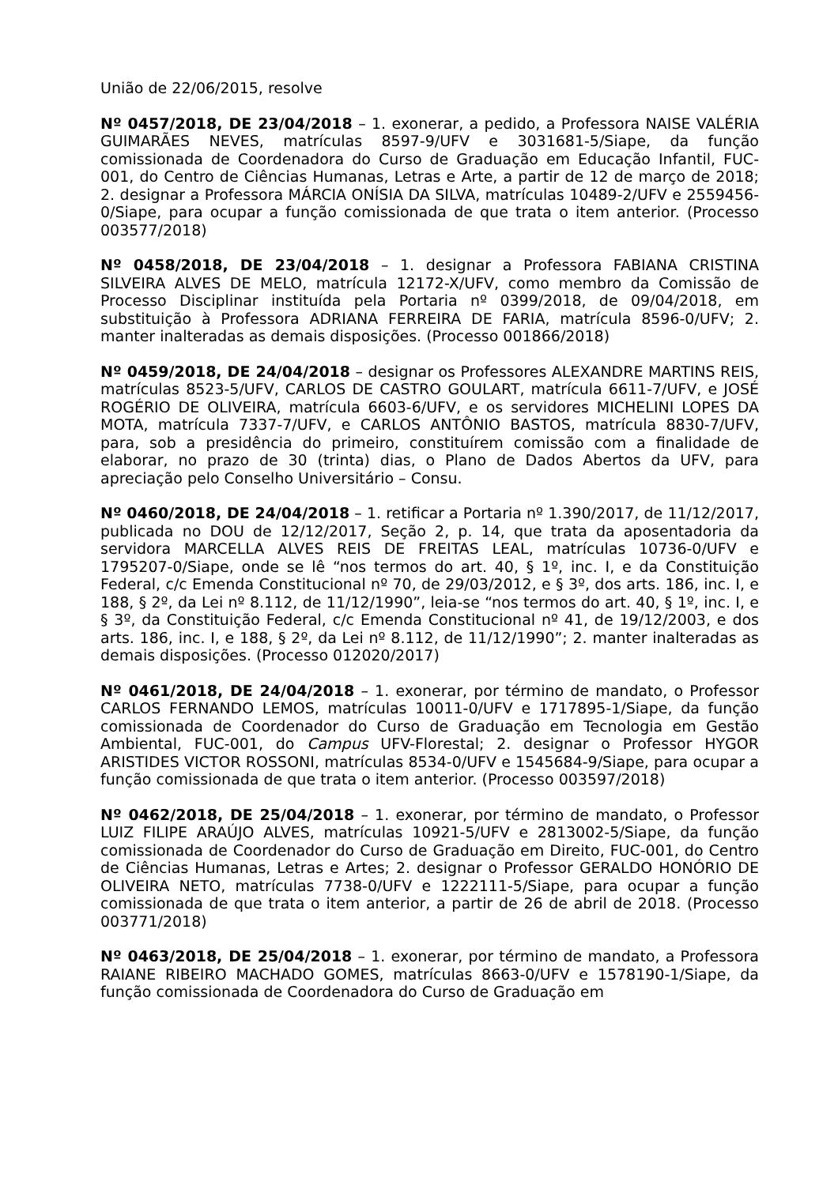União de 22/06/2015, resolve
Nº 0457/2018, DE 23/04/2018 – 1. exonerar, a pedido, a Professora NAISE VALÉRIA GUIMARÃES NEVES, matrículas 8597-9/UFV e 3031681-5/Siape, da função comissionada de Coordenadora do Curso de Graduação em Educação Infantil, FUC-001, do Centro de Ciências Humanas, Letras e Arte, a partir de 12 de março de 2018; 2. designar a Professora MÁRCIA ONÍSIA DA SILVA, matrículas 10489-2/UFV e 2559456-0/Siape, para ocupar a função comissionada de que trata o item anterior. (Processo 003577/2018)
Nº 0458/2018, DE 23/04/2018 – 1. designar a Professora FABIANA CRISTINA SILVEIRA ALVES DE MELO, matrícula 12172-X/UFV, como membro da Comissão de Processo Disciplinar instituída pela Portaria nº 0399/2018, de 09/04/2018, em substituição à Professora ADRIANA FERREIRA DE FARIA, matrícula 8596-0/UFV; 2. manter inalteradas as demais disposições. (Processo 001866/2018)
Nº 0459/2018, DE 24/04/2018 – designar os Professores ALEXANDRE MARTINS REIS, matrículas 8523-5/UFV, CARLOS DE CASTRO GOULART, matrícula 6611-7/UFV, e JOSÉ ROGÉRIO DE OLIVEIRA, matrícula 6603-6/UFV, e os servidores MICHELINI LOPES DA MOTA, matrícula 7337-7/UFV, e CARLOS ANTÔNIO BASTOS, matrícula 8830-7/UFV, para, sob a presidência do primeiro, constituírem comissão com a finalidade de elaborar, no prazo de 30 (trinta) dias, o Plano de Dados Abertos da UFV, para apreciação pelo Conselho Universitário – Consu.
Nº 0460/2018, DE 24/04/2018 – 1. retificar a Portaria nº 1.390/2017, de 11/12/2017, publicada no DOU de 12/12/2017, Seção 2, p. 14, que trata da aposentadoria da servidora MARCELLA ALVES REIS DE FREITAS LEAL, matrículas 10736-0/UFV e 1795207-0/Siape, onde se lê “nos termos do art. 40, § 1º, inc. I, e da Constituição Federal, c/c Emenda Constitucional nº 70, de 29/03/2012, e § 3º, dos arts. 186, inc. I, e 188, § 2º, da Lei nº 8.112, de 11/12/1990”, leia-se “nos termos do art. 40, § 1º, inc. I, e § 3º, da Constituição Federal, c/c Emenda Constitucional nº 41, de 19/12/2003, e dos arts. 186, inc. I, e 188, § 2º, da Lei nº 8.112, de 11/12/1990”; 2. manter inalteradas as demais disposições. (Processo 012020/2017)
Nº 0461/2018, DE 24/04/2018 – 1. exonerar, por término de mandato, o Professor CARLOS FERNANDO LEMOS, matrículas 10011-0/UFV e 1717895-1/Siape, da função comissionada de Coordenador do Curso de Graduação em Tecnologia em Gestão Ambiental, FUC-001, do Campus UFV-Florestal; 2. designar o Professor HYGOR ARISTIDES VICTOR ROSSONI, matrículas 8534-0/UFV e 1545684-9/Siape, para ocupar a função comissionada de que trata o item anterior. (Processo 003597/2018)
Nº 0462/2018, DE 25/04/2018 – 1. exonerar, por término de mandato, o Professor LUIZ FILIPE ARAÚJO ALVES, matrículas 10921-5/UFV e 2813002-5/Siape, da função comissionada de Coordenador do Curso de Graduação em Direito, FUC-001, do Centro de Ciências Humanas, Letras e Artes; 2. designar o Professor GERALDO HONÓRIO DE OLIVEIRA NETO, matrículas 7738-0/UFV e 1222111-5/Siape, para ocupar a função comissionada de que trata o item anterior, a partir de 26 de abril de 2018. (Processo 003771/2018)
Nº 0463/2018, DE 25/04/2018 – 1. exonerar, por término de mandato, a Professora RAIANE RIBEIRO MACHADO GOMES, matrículas 8663-0/UFV e 1578190-1/Siape, da função comissionada de Coordenadora do Curso de Graduação em